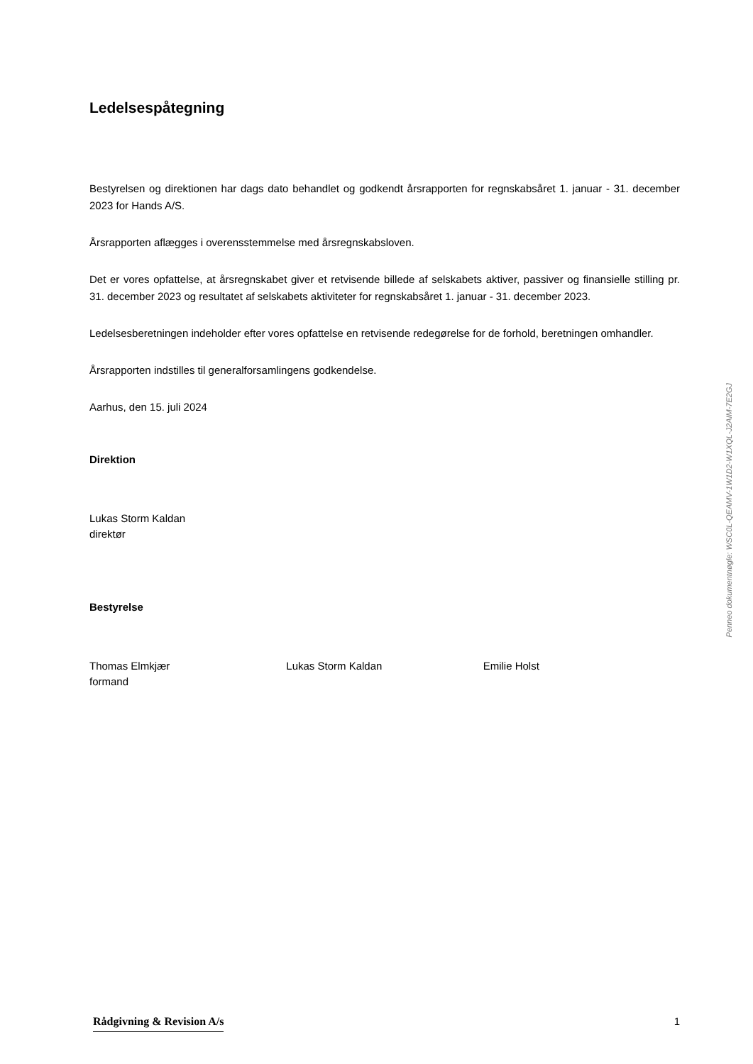Ledelsespåtegning
Bestyrelsen og direktionen har dags dato behandlet og godkendt årsrapporten for regnskabsåret 1. januar - 31. december 2023 for Hands A/S.
Årsrapporten aflægges i overensstemmelse med årsregnskabsloven.
Det er vores opfattelse, at årsregnskabet giver et retvisende billede af selskabets aktiver, passiver og finansielle stilling pr. 31. december 2023 og resultatet af selskabets aktiviteter for regnskabsåret 1. januar - 31. december 2023.
Ledelsesberetningen indeholder efter vores opfattelse en retvisende redegørelse for de forhold, beretningen omhandler.
Årsrapporten indstilles til generalforsamlingens godkendelse.
Aarhus, den 15. juli 2024
Direktion
Lukas Storm Kaldan
direktør
Bestyrelse
Thomas Elmkjær
formand
Lukas Storm Kaldan Emilie Holst
Penneo dokumentnøgle: WSC0L-QEAMV-1W1D2-W1XQL-J2AIM-7E2GJ
Rådgivning & Revision A/s 1